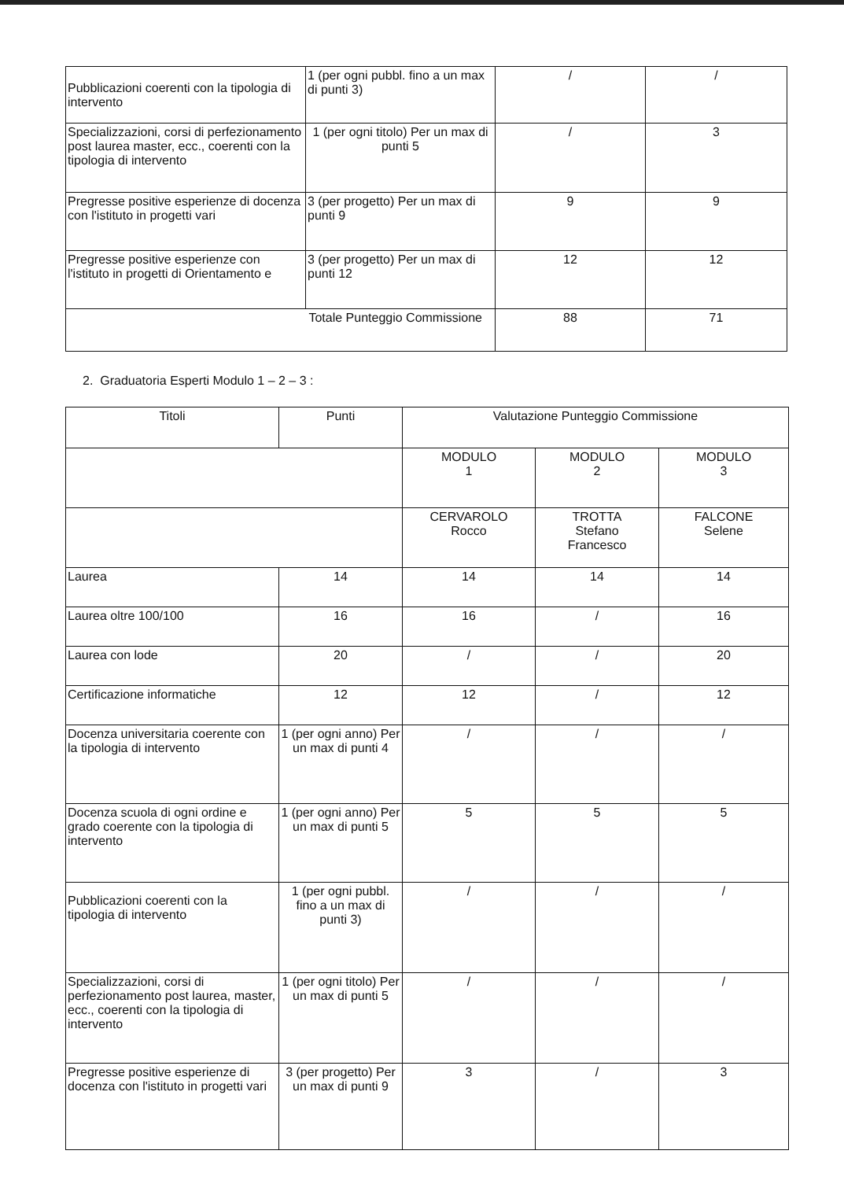| Pubblicazioni coerenti con la tipologia di intervento | 1 (per ogni pubbl. fino a un max di punti 3) | / | / |
| Specializzazioni, corsi di perfezionamento post laurea master, ecc., coerenti con la tipologia di intervento | 1 (per ogni titolo) Per un max di punti 5 | / | 3 |
| Pregresse positive esperienze di docenza con l'istituto in progetti vari | 3 (per progetto) Per un max di punti 9 | 9 | 9 |
| Pregresse positive esperienze con l'istituto in progetti di Orientamento e | 3 (per progetto) Per un max di punti 12 | 12 | 12 |
| Totale Punteggio Commissione | | 88 | 71 |
2. Graduatoria Esperti Modulo 1 – 2 – 3 :
| Titoli | Punti | Valutazione Punteggio Commissione | | |
| --- | --- | --- | --- | --- |
| | | MODULO 1 | MODULO 2 | MODULO 3 |
| | | CERVAROLO Rocco | TROTTA Stefano Francesco | FALCONE Selene |
| Laurea | 14 | 14 | 14 | 14 |
| Laurea oltre 100/100 | 16 | 16 | / | 16 |
| Laurea con lode | 20 | / | / | 20 |
| Certificazione informatiche | 12 | 12 | / | 12 |
| Docenza universitaria coerente con la tipologia di intervento | 1 (per ogni anno) Per un max di punti 4 | / | / | / |
| Docenza scuola di ogni ordine e grado coerente con la tipologia di intervento | 1 (per ogni anno) Per un max di punti 5 | 5 | 5 | 5 |
| Pubblicazioni coerenti con la tipologia di intervento | 1 (per ogni pubbl. fino a un max di punti 3) | / | / | / |
| Specializzazioni, corsi di perfezionamento post laurea, master, ecc., coerenti con la tipologia di intervento | 1 (per ogni titolo) Per un max di punti 5 | / | / | / |
| Pregresse positive esperienze di docenza con l'istituto in progetti vari | 3 (per progetto) Per un max di punti 9 | 3 | / | 3 |